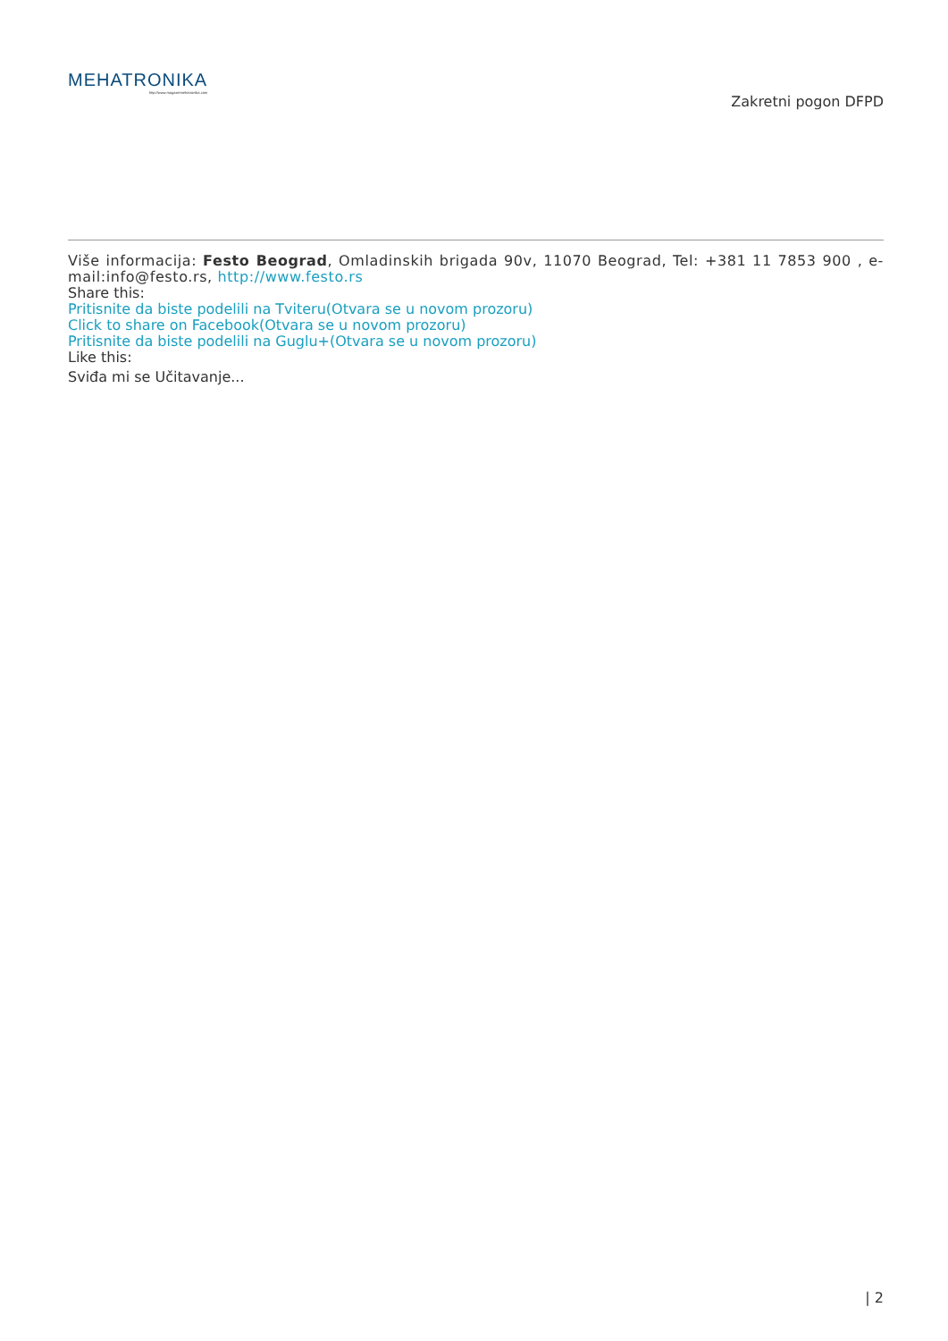MEHATRONIKA
http://www.magazinmehatronika.com
Zakretni pogon DFPD
Više informacija: Festo Beograd, Omladinskih brigada 90v, 11070 Beograd, Tel: +381 11 7853 900 , e-mail:info@festo.rs, http://www.festo.rs
Share this:
Pritisnite da biste podelili na Tviteru(Otvara se u novom prozoru)
Click to share on Facebook(Otvara se u novom prozoru)
Pritisnite da biste podelili na Guglu+(Otvara se u novom prozoru)
Like this:
Sviđa mi se Učitavanje...
| 2